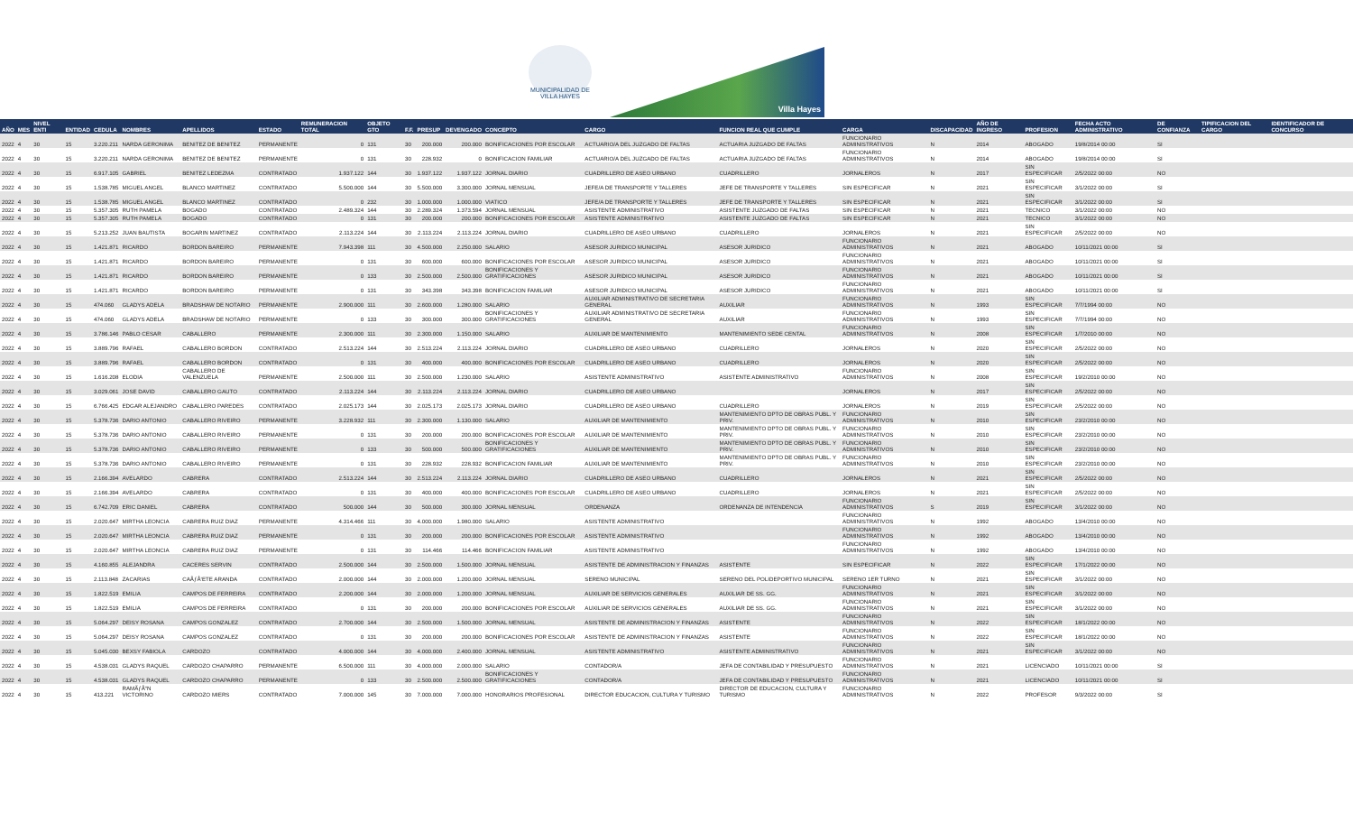MUNICIPALIDAD DE
VILLA HAYES
Villa Hayes
| AÑO | MES | NIVEL ENTI | ENTIDAD | CEDULA | NOMBRES | APELLIDOS | ESTADO | REMUNERACION TOTAL | OBJETO GTO | F.F. | PRESUP | DEVENGADO | CONCEPTO | CARGO | FUNCION REAL QUE CUMPLE | CARGA | DISCAPACIDAD | AÑO DE INGRESO | PROFESION | FECHA ACTO ADMINISTRATIVO | DE CONFIANZA | TIPIFICACION DEL CARGO | IDENTIFICADOR DE CONCURSO |
| --- | --- | --- | --- | --- | --- | --- | --- | --- | --- | --- | --- | --- | --- | --- | --- | --- | --- | --- | --- | --- | --- | --- | --- |
| 2022 | 4 | 30 | 15 | 3.220.211 | NARDA GERONIMA | BENITEZ DE BENITEZ | PERMANENTE | 0 | 131 | 30 | 200.000 | 200.000 | BONIFICACIONES POR ESCOLAR | ACTUARIO/A DEL JUZGADO DE FALTAS | ACTUARIA JUZGADO DE FALTAS | FUNCIONARIO ADMINISTRATIVOS | N | 2014 | ABOGADO | 19/8/2014 00:00 | SI | | |
| 2022 | 4 | 30 | 15 | 3.220.211 | NARDA GERONIMA | BENITEZ DE BENITEZ | PERMANENTE | 0 | 131 | 30 | 228.932 | 0 | BONIFICACION FAMILIAR | ACTUARIO/A DEL JUZGADO DE FALTAS | ACTUARIA JUZGADO DE FALTAS | FUNCIONARIO ADMINISTRATIVOS | N | 2014 | ABOGADO | 19/8/2014 00:00 | SI | | |
| 2022 | 4 | 30 | 15 | 6.917.105 | GABRIEL | BENITEZ LEDEZMA | CONTRATADO | 1.937.122 | 144 | 30 | 1.937.122 | 1.937.122 | JORNAL DIARIO | CUADRILLERO DE ASEO URBANO | CUADRILLERO | JORNALEROS | N | 2017 | SIN ESPECIFICAR | 2/5/2022 00:00 | NO | | |
| 2022 | 4 | 30 | 15 | 1.538.785 | MIGUEL ANGEL | BLANCO MARTINEZ | CONTRATADO | 5.500.000 | 144 | 30 | 5.500.000 | 3.300.000 | JORNAL MENSUAL | JEFE/A DE TRANSPORTE Y TALLERES | JEFE DE TRANSPORTE Y TALLERES | SIN ESPECIFICAR | N | 2021 | SIN ESPECIFICAR | 3/1/2022 00:00 | SI | | |
| 2022 | 4 | 30 | 15 | 1.538.785 | MIGUEL ANGEL | BLANCO MARTINEZ | CONTRATADO | 0 | 232 | 30 | 1.000.000 | 1.000.000 | VIATICO | JEFE/A DE TRANSPORTE Y TALLERES | JEFE DE TRANSPORTE Y TALLERES | SIN ESPECIFICAR | N | 2021 | SIN ESPECIFICAR | 3/1/2022 00:00 | SI | | |
| 2022 | 4 | 30 | 15 | 5.357.305 | RUTH PAMELA | BOGADO | CONTRATADO | 2.489.324 | 144 | 30 | 2.289.324 | 1.373.594 | JORNAL MENSUAL | ASISTENTE ADMINISTRATIVO | ASISTENTE JUZGADO DE FALTAS | SIN ESPECIFICAR | N | 2021 | TECNICO | 3/1/2022 00:00 | NO | | |
| 2022 | 4 | 30 | 15 | 5.357.305 | RUTH PAMELA | BOGADO | CONTRATADO | 0 | 131 | 30 | 200.000 | 200.000 | BONIFICACIONES POR ESCOLAR | ASISTENTE ADMINISTRATIVO | ASISTENTE JUZGADO DE FALTAS | SIN ESPECIFICAR | N | 2021 | TECNICO | 3/1/2022 00:00 | NO | | |
| 2022 | 4 | 30 | 15 | 5.213.252 | JUAN BAUTISTA | BOGARIN MARTINEZ | CONTRATADO | 2.113.224 | 144 | 30 | 2.113.224 | 2.113.224 | JORNAL DIARIO | CUADRILLERO DE ASEO URBANO | CUADRILLERO | JORNALEROS | N | 2021 | SIN ESPECIFICAR | 2/5/2022 00:00 | NO | | |
| 2022 | 4 | 30 | 15 | 1.421.871 | RICARDO | BORDON BAREIRO | PERMANENTE | 7.943.398 | 111 | 30 | 4.500.000 | 2.250.000 | SALARIO | ASESOR JURIDICO MUNICIPAL | ASESOR JURIDICO | FUNCIONARIO ADMINISTRATIVOS | N | 2021 | ABOGADO | 10/11/2021 00:00 | SI | | |
| 2022 | 4 | 30 | 15 | 1.421.871 | RICARDO | BORDON BAREIRO | PERMANENTE | 0 | 131 | 30 | 600.000 | 600.000 | BONIFICACIONES POR ESCOLAR | ASESOR JURIDICO MUNICIPAL | ASESOR JURIDICO | FUNCIONARIO ADMINISTRATIVOS | N | 2021 | ABOGADO | 10/11/2021 00:00 | SI | | |
| 2022 | 4 | 30 | 15 | 1.421.871 | RICARDO | BORDON BAREIRO | PERMANENTE | 0 | 133 | 30 | 2.500.000 | 2.500.000 | BONIFICACIONES Y GRATIFICACIONES | ASESOR JURIDICO MUNICIPAL | ASESOR JURIDICO | FUNCIONARIO ADMINISTRATIVOS | N | 2021 | ABOGADO | 10/11/2021 00:00 | SI | | |
| 2022 | 4 | 30 | 15 | 1.421.871 | RICARDO | BORDON BAREIRO | PERMANENTE | 0 | 131 | 30 | 343.398 | 343.398 | BONIFICACION FAMILIAR | ASESOR JURIDICO MUNICIPAL | ASESOR JURIDICO | FUNCIONARIO ADMINISTRATIVOS | N | 2021 | ABOGADO | 10/11/2021 00:00 | SI | | |
| 2022 | 4 | 30 | 15 | 474.060 | GLADYS ADELA | BRADSHAW DE NOTARIO | PERMANENTE | 2.900.000 | 111 | 30 | 2.600.000 | 1.280.000 | SALARIO | AUXILIAR ADMINISTRATIVO DE SECRETARIA GENERAL | AUXILIAR | FUNCIONARIO ADMINISTRATIVOS | N | 1993 | SIN ESPECIFICAR | 7/7/1994 00:00 | NO | | |
| 2022 | 4 | 30 | 15 | 474.060 | GLADYS ADELA | BRADSHAW DE NOTARIO | PERMANENTE | 0 | 133 | 30 | 300.000 | 300.000 | BONIFICACIONES Y GRATIFICACIONES | AUXILIAR ADMINISTRATIVO DE SECRETARIA GENERAL | AUXILIAR | FUNCIONARIO ADMINISTRATIVOS | N | 1993 | SIN ESPECIFICAR | 7/7/1994 00:00 | NO | | |
| 2022 | 4 | 30 | 15 | 3.786.146 | PABLO CESAR | CABALLERO | PERMANENTE | 2.300.000 | 111 | 30 | 2.300.000 | 1.150.000 | SALARIO | AUXILIAR DE MANTENIMIENTO | MANTENIMIENTO SEDE CENTAL | FUNCIONARIO ADMINISTRATIVOS | N | 2008 | SIN ESPECIFICAR | 1/7/2010 00:00 | NO | | |
| 2022 | 4 | 30 | 15 | 3.889.796 | RAFAEL | CABALLERO BORDON | CONTRATADO | 2.513.224 | 144 | 30 | 2.513.224 | 2.113.224 | JORNAL DIARIO | CUADRILLERO DE ASEO URBANO | CUADRILLERO | JORNALEROS | N | 2020 | SIN ESPECIFICAR | 2/5/2022 00:00 | NO | | |
| 2022 | 4 | 30 | 15 | 3.889.796 | RAFAEL | CABALLERO BORDON | CONTRATADO | 0 | 131 | 30 | 400.000 | 400.000 | BONIFICACIONES POR ESCOLAR | CUADRILLERO DE ASEO URBANO | CUADRILLERO | JORNALEROS | N | 2020 | SIN ESPECIFICAR | 2/5/2022 00:00 | NO | | |
| 2022 | 4 | 30 | 15 | 1.616.208 | ELODIA | CABALLERO DE VALENZUELA | PERMANENTE | 2.500.000 | 111 | 30 | 2.500.000 | 1.230.000 | SALARIO | ASISTENTE ADMINISTRATIVO | ASISTENTE ADMINISTRATIVO | FUNCIONARIO ADMINISTRATIVOS | N | 2008 | SIN ESPECIFICAR | 19/2/2010 00:00 | NO | | |
| 2022 | 4 | 30 | 15 | 3.029.061 | JOSE DAVID | CABALLERO GAUTO | CONTRATADO | 2.113.224 | 144 | 30 | 2.113.224 | 2.113.224 | JORNAL DIARIO | CUADRILLERO DE ASEO URBANO | | JORNALEROS | N | 2017 | SIN ESPECIFICAR | 2/5/2022 00:00 | NO | | |
| 2022 | 4 | 30 | 15 | 6.766.425 | EDGAR ALEJANDRO | CABALLERO PAREDES | CONTRATADO | 2.025.173 | 144 | 30 | 2.025.173 | 2.025.173 | JORNAL DIARIO | CUADRILLERO DE ASEO URBANO | CUADRILLERO | JORNALEROS | N | 2019 | SIN ESPECIFICAR | 2/5/2022 00:00 | NO | | |
| 2022 | 4 | 30 | 15 | 5.378.736 | DARIO ANTONIO | CABALLERO RIVEIRO | PERMANENTE | 3.228.932 | 111 | 30 | 2.300.000 | 1.130.000 | SALARIO | AUXILIAR DE MANTENIMIENTO | MANTENIMIENTO DPTO DE OBRAS PUBL. Y PRIV. | FUNCIONARIO ADMINISTRATIVOS | N | 2010 | SIN ESPECIFICAR | 23/2/2010 00:00 | NO | | |
| 2022 | 4 | 30 | 15 | 5.378.736 | DARIO ANTONIO | CABALLERO RIVEIRO | PERMANENTE | 0 | 131 | 30 | 200.000 | 200.000 | BONIFICACIONES POR ESCOLAR | AUXILIAR DE MANTENIMIENTO | MANTENIMIENTO DPTO DE OBRAS PUBL. Y PRIV. | FUNCIONARIO ADMINISTRATIVOS | N | 2010 | SIN ESPECIFICAR | 23/2/2010 00:00 | NO | | |
| 2022 | 4 | 30 | 15 | 5.378.736 | DARIO ANTONIO | CABALLERO RIVEIRO | PERMANENTE | 0 | 133 | 30 | 500.000 | 500.000 | BONIFICACIONES Y GRATIFICACIONES | AUXILIAR DE MANTENIMIENTO | MANTENIMIENTO DPTO DE OBRAS PUBL. Y PRIV. | FUNCIONARIO ADMINISTRATIVOS | N | 2010 | SIN ESPECIFICAR | 23/2/2010 00:00 | NO | | |
| 2022 | 4 | 30 | 15 | 5.378.736 | DARIO ANTONIO | CABALLERO RIVEIRO | PERMANENTE | 0 | 131 | 30 | 228.932 | 228.932 | BONIFICACION FAMILIAR | AUXILIAR DE MANTENIMIENTO | MANTENIMIENTO DPTO DE OBRAS PUBL. Y PRIV. | FUNCIONARIO ADMINISTRATIVOS | N | 2010 | SIN ESPECIFICAR | 23/2/2010 00:00 | NO | | |
| 2022 | 4 | 30 | 15 | 2.166.394 | AVELARDO | CABRERA | CONTRATADO | 2.513.224 | 144 | 30 | 2.513.224 | 2.113.224 | JORNAL DIARIO | CUADRILLERO DE ASEO URBANO | CUADRILLERO | JORNALEROS | N | 2021 | SIN ESPECIFICAR | 2/5/2022 00:00 | NO | | |
| 2022 | 4 | 30 | 15 | 2.166.394 | AVELARDO | CABRERA | CONTRATADO | 0 | 131 | 30 | 400.000 | 400.000 | BONIFICACIONES POR ESCOLAR | CUADRILLERO DE ASEO URBANO | CUADRILLERO | JORNALEROS | N | 2021 | SIN ESPECIFICAR | 2/5/2022 00:00 | NO | | |
| 2022 | 4 | 30 | 15 | 6.742.709 | ERIC DANIEL | CABRERA | CONTRATADO | 500.000 | 144 | 30 | 500.000 | 300.000 | JORNAL MENSUAL | ORDENANZA | ORDENANZA DE INTENDENCIA | FUNCIONARIO ADMINISTRATIVOS | S | 2019 | SIN ESPECIFICAR | 3/1/2022 00:00 | NO | | |
| 2022 | 4 | 30 | 15 | 2.020.647 | MIRTHA LEONCIA | CABRERA RUIZ DIAZ | PERMANENTE | 4.314.466 | 111 | 30 | 4.000.000 | 1.980.000 | SALARIO | ASISTENTE ADMINISTRATIVO | | FUNCIONARIO ADMINISTRATIVOS | N | 1992 | ABOGADO | 13/4/2010 00:00 | NO | | |
| 2022 | 4 | 30 | 15 | 2.020.647 | MIRTHA LEONCIA | CABRERA RUIZ DIAZ | PERMANENTE | 0 | 131 | 30 | 200.000 | 200.000 | BONIFICACIONES POR ESCOLAR | ASISTENTE ADMINISTRATIVO | | FUNCIONARIO ADMINISTRATIVOS | N | 1992 | ABOGADO | 13/4/2010 00:00 | NO | | |
| 2022 | 4 | 30 | 15 | 2.020.647 | MIRTHA LEONCIA | CABRERA RUIZ DIAZ | PERMANENTE | 0 | 131 | 30 | 114.466 | 114.466 | BONIFICACION FAMILIAR | ASISTENTE ADMINISTRATIVO | | FUNCIONARIO ADMINISTRATIVOS | N | 1992 | ABOGADO | 13/4/2010 00:00 | NO | | |
| 2022 | 4 | 30 | 15 | 4.160.855 | ALEJANDRA | CACERES SERVIN | CONTRATADO | 2.500.000 | 144 | 30 | 2.500.000 | 1.500.000 | JORNAL MENSUAL | ASISTENTE DE ADMINISTRACION Y FINANZAS | ASISTENTE | SIN ESPECIFICAR | N | 2022 | SIN ESPECIFICAR | 17/1/2022 00:00 | NO | | |
| 2022 | 4 | 30 | 15 | 2.113.848 | ZACARIAS | CAÃƒÂ‘ETE ARANDA | CONTRATADO | 2.000.000 | 144 | 30 | 2.000.000 | 1.200.000 | JORNAL MENSUAL | SERENO MUNICIPAL | SERENO DEL POLIDEPORTIVO MUNICIPAL | SERENO 1ER TURNO | N | 2021 | SIN ESPECIFICAR | 3/1/2022 00:00 | NO | | |
| 2022 | 4 | 30 | 15 | 1.822.519 | EMILIA | CAMPOS DE FERREIRA | CONTRATADO | 2.200.000 | 144 | 30 | 2.000.000 | 1.200.000 | JORNAL MENSUAL | AUXILIAR DE SERVICIOS GENERALES | AUXILIAR DE SS. GG. | FUNCIONARIO ADMINISTRATIVOS | N | 2021 | SIN ESPECIFICAR | 3/1/2022 00:00 | NO | | |
| 2022 | 4 | 30 | 15 | 1.822.519 | EMILIA | CAMPOS DE FERREIRA | CONTRATADO | 0 | 131 | 30 | 200.000 | 200.000 | BONIFICACIONES POR ESCOLAR | AUXILIAR DE SERVICIOS GENERALES | AUXILIAR DE SS. GG. | FUNCIONARIO ADMINISTRATIVOS | N | 2021 | SIN ESPECIFICAR | 3/1/2022 00:00 | NO | | |
| 2022 | 4 | 30 | 15 | 5.064.297 | DEISY ROSANA | CAMPOS GONZALEZ | CONTRATADO | 2.700.000 | 144 | 30 | 2.500.000 | 1.500.000 | JORNAL MENSUAL | ASISTENTE DE ADMINISTRACION Y FINANZAS | ASISTENTE | FUNCIONARIO ADMINISTRATIVOS | N | 2022 | SIN ESPECIFICAR | 18/1/2022 00:00 | NO | | |
| 2022 | 4 | 30 | 15 | 5.064.297 | DEISY ROSANA | CAMPOS GONZALEZ | CONTRATADO | 0 | 131 | 30 | 200.000 | 200.000 | BONIFICACIONES POR ESCOLAR | ASISTENTE DE ADMINISTRACION Y FINANZAS | ASISTENTE | FUNCIONARIO ADMINISTRATIVOS | N | 2022 | SIN ESPECIFICAR | 18/1/2022 00:00 | NO | | |
| 2022 | 4 | 30 | 15 | 5.045.030 | BEXSY FABIOLA | CARDOZO | CONTRATADO | 4.000.000 | 144 | 30 | 4.000.000 | 2.400.000 | JORNAL MENSUAL | ASISTENTE ADMINISTRATIVO | ASISTENTE ADMINISTRATIVO | FUNCIONARIO ADMINISTRATIVOS | N | 2021 | SIN ESPECIFICAR | 3/1/2022 00:00 | NO | | |
| 2022 | 4 | 30 | 15 | 4.538.031 | GLADYS RAQUEL | CARDOZO CHAPARRO | PERMANENTE | 6.500.000 | 111 | 30 | 4.000.000 | 2.000.000 | SALARIO | CONTADOR/A | JEFA DE CONTABILIDAD Y PRESUPUESTO | FUNCIONARIO ADMINISTRATIVOS | N | 2021 | LICENCIADO | 10/11/2021 00:00 | SI | | |
| 2022 | 4 | 30 | 15 | 4.538.031 | GLADYS RAQUEL | CARDOZO CHAPARRO | PERMANENTE | 0 | 133 | 30 | 2.500.000 | 2.500.000 | BONIFICACIONES Y GRATIFICACIONES | CONTADOR/A | JEFA DE CONTABILIDAD Y PRESUPUESTO | FUNCIONARIO ADMINISTRATIVOS | N | 2021 | LICENCIADO | 10/11/2021 00:00 | SI | | |
| 2022 | 4 | 30 | 15 | 413.221 | RAMÃƒÂ“N VICTORINO | CARDOZO MIERS | CONTRATADO | 7.000.000 | 145 | 30 | 7.000.000 | 7.000.000 | HONORARIOS PROFESIONAL | DIRECTOR EDUCACION, CULTURA Y TURISMO | DIRECTOR DE EDUCACION, CULTURA Y TURISMO | FUNCIONARIO ADMINISTRATIVOS | N | 2022 | PROFESOR | 9/3/2022 00:00 | SI | | |